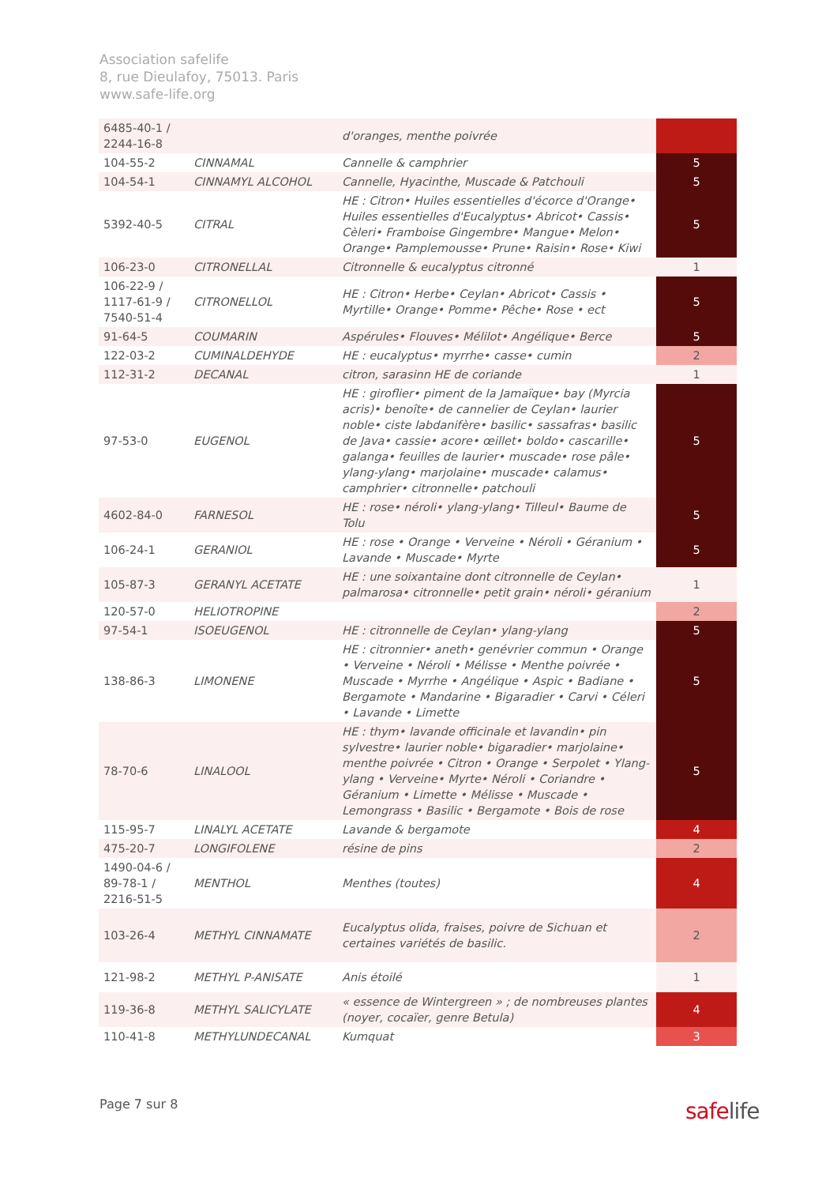Association safelife
8, rue Dieulafoy, 75013. Paris
www.safe-life.org
| 6485-40-1 / 2244-16-8 | | d'oranges, menthe poivrée | |
| 104-55-2 | CINNAMAL | Cannelle & camphrier | 5 |
| 104-54-1 | CINNAMYL ALCOHOL | Cannelle, Hyacinthe, Muscade & Patchouli | 5 |
| 5392-40-5 | CITRAL | HE : Citron• Huiles essentielles d'écorce d'Orange• Huiles essentielles d'Eucalyptus• Abricot• Cassis• Cèleri• Framboise Gingembre• Mangue• Melon• Orange• Pamplemousse• Prune• Raisin• Rose• Kiwi | 5 |
| 106-23-0 | CITRONELLAL | Citronnelle & eucalyptus citronné | 1 |
| 106-22-9 / 1117-61-9 / 7540-51-4 | CITRONELLOL | HE : Citron• Herbe• Ceylan• Abricot• Cassis • Myrtille• Orange• Pomme• Pêche• Rose • ect | 5 |
| 91-64-5 | COUMARIN | Aspérules• Flouves• Mélilot• Angélique• Berce | 5 |
| 122-03-2 | CUMINALDEHYDE | HE : eucalyptus• myrrhe• casse• cumin | 2 |
| 112-31-2 | DECANAL | citron, sarasinn HE de coriande | 1 |
| 97-53-0 | EUGENOL | HE : giroflier• piment de la Jamaïque• bay (Myrcia acris)• benoîte• de cannelier de Ceylan• laurier noble• ciste labdanifère• basilic• sassafras• basilic de Java• cassie• acore• œillet• boldo• cascarille• galanga• feuilles de laurier• muscade• rose pâle• ylang-ylang• marjolaine• muscade• calamus• camphrier• citronnelle• patchouli | 5 |
| 4602-84-0 | FARNESOL | HE : rose• néroli• ylang-ylang• Tilleul• Baume de Tolu | 5 |
| 106-24-1 | GERANIOL | HE : rose • Orange • Verveine • Néroli • Géranium • Lavande • Muscade• Myrte | 5 |
| 105-87-3 | GERANYL ACETATE | HE : une soixantaine dont citronnelle de Ceylan• palmarosa• citronnelle• petit grain• néroli• géranium | 1 |
| 120-57-0 | HELIOTROPINE | | 2 |
| 97-54-1 | ISOEUGENOL | HE : citronnelle de Ceylan• ylang-ylang | 5 |
| 138-86-3 | LIMONENE | HE : citronnier• aneth• genévrier commun • Orange • Verveine • Néroli • Mélisse • Menthe poivrée • Muscade • Myrrhe • Angélique • Aspic • Badiane • Bergamote • Mandarine • Bigaradier • Carvi • Céleri • Lavande • Limette | 5 |
| 78-70-6 | LINALOOL | HE : thym• lavande officinale et lavandin• pin sylvestre• laurier noble• bigaradier• marjolaine• menthe poivrée • Citron • Orange • Serpolet • Ylang-ylang • Verveine• Myrte• Néroli • Coriandre • Géranium • Limette • Mélisse • Muscade • Lemongrass • Basilic • Bergamote • Bois de rose | 5 |
| 115-95-7 | LINALYL ACETATE | Lavande & bergamote | 4 |
| 475-20-7 | LONGIFOLENE | résine de pins | 2 |
| 1490-04-6 / 89-78-1 / 2216-51-5 | MENTHOL | Menthes (toutes) | 4 |
| 103-26-4 | METHYL CINNAMATE | Eucalyptus olida, fraises, poivre de Sichuan et certaines variétés de basilic. | 2 |
| 121-98-2 | METHYL P-ANISATE | Anis étoilé | 1 |
| 119-36-8 | METHYL SALICYLATE | « essence de Wintergreen » ; de nombreuses plantes (noyer, cocaïer, genre Betula) | 4 |
| 110-41-8 | METHYLUNDECANAL | Kumquat | 3 |
Page 7 sur 8 safelife